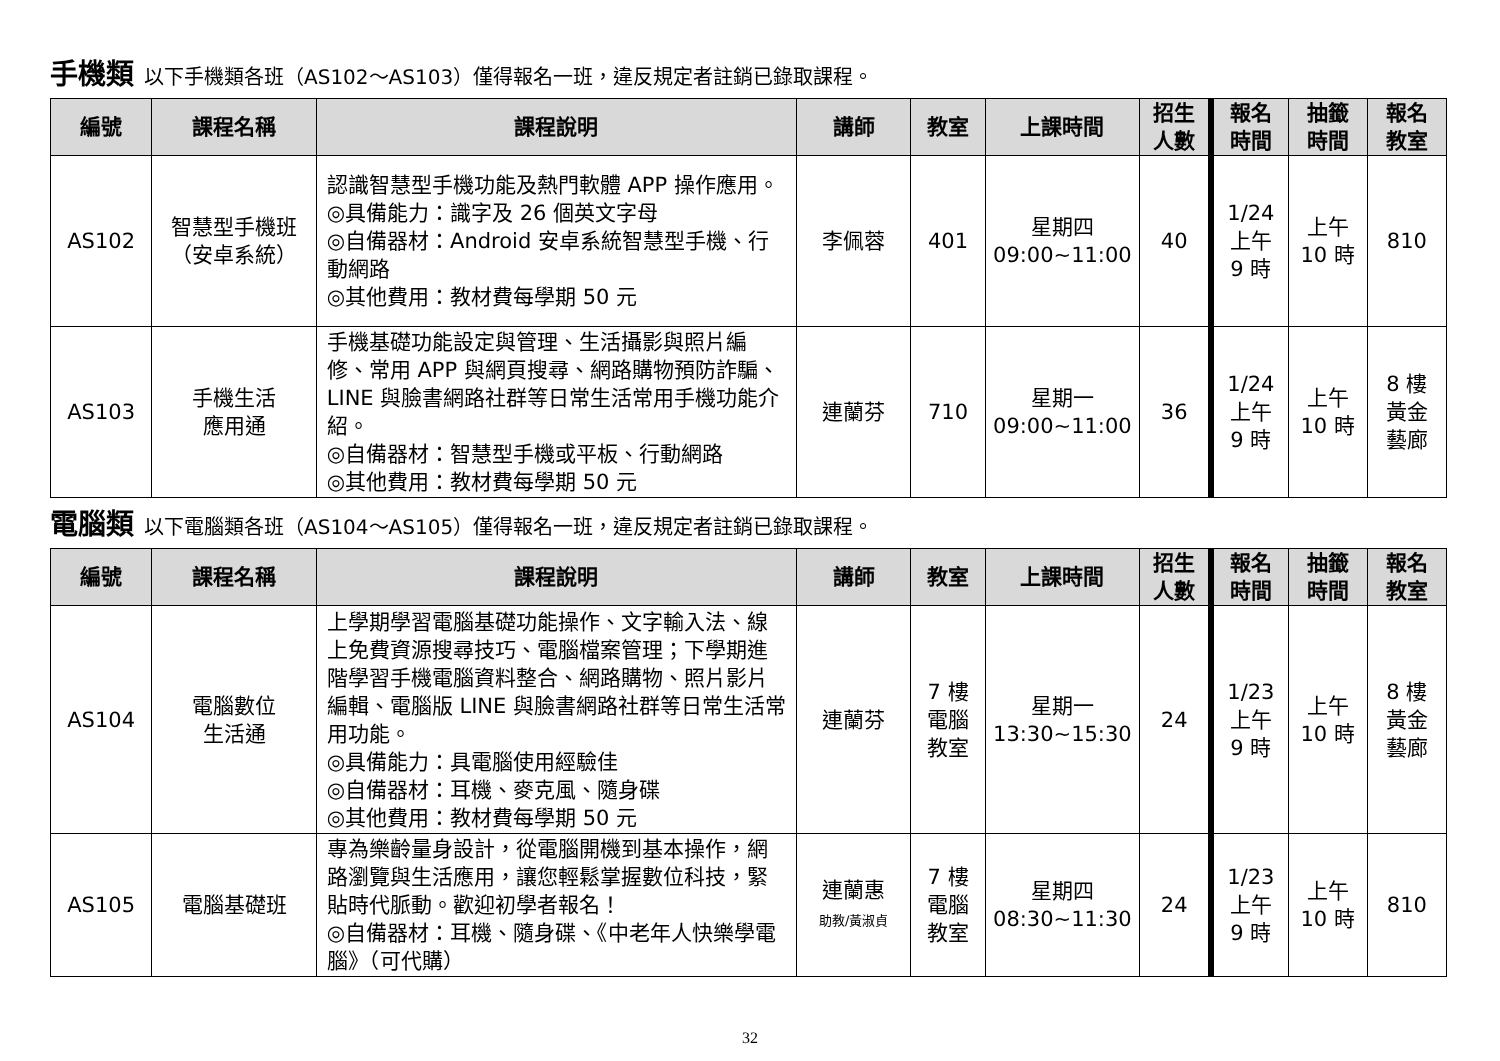手機類 以下手機類各班（AS102～AS103）僅得報名一班，違反規定者註銷已錄取課程。
| 編號 | 課程名稱 | 課程說明 | 講師 | 教室 | 上課時間 | 招生 人數 | 報名 時間 | 抽籤 時間 | 報名 教室 |
| --- | --- | --- | --- | --- | --- | --- | --- | --- | --- |
| AS102 | 智慧型手機班 （安卓系統） | 認識智慧型手機功能及熱門軟體 APP 操作應用。 ◎具備能力：識字及 26 個英文字母 ◎自備器材：Android 安卓系統智慧型手機、行動網路 ◎其他費用：教材費每學期 50 元 | 李佩蓉 | 401 | 星期四 09:00~11:00 | 40 | 1/24 上午 9 時 | 上午 10 時 | 810 |
| AS103 | 手機生活 應用通 | 手機基礎功能設定與管理、生活攝影與照片編修、常用 APP 與網頁搜尋、網路購物預防詐騙、LINE 與臉書網路社群等日常生活常用手機功能介紹。 ◎自備器材：智慧型手機或平板、行動網路 ◎其他費用：教材費每學期 50 元 | 連蘭芬 | 710 | 星期一 09:00~11:00 | 36 | 1/24 上午 9 時 | 上午 10 時 | 8 樓 黃金 藝廊 |
電腦類 以下電腦類各班（AS104～AS105）僅得報名一班，違反規定者註銷已錄取課程。
| 編號 | 課程名稱 | 課程說明 | 講師 | 教室 | 上課時間 | 招生 人數 | 報名 時間 | 抽籤 時間 | 報名 教室 |
| --- | --- | --- | --- | --- | --- | --- | --- | --- | --- |
| AS104 | 電腦數位 生活通 | 上學期學習電腦基礎功能操作、文字輸入法、線上免費資源搜尋技巧、電腦檔案管理；下學期進階學習手機電腦資料整合、網路購物、照片影片編輯、電腦版 LINE 與臉書網路社群等日常生活常用功能。 ◎具備能力：具電腦使用經驗佳 ◎自備器材：耳機、麥克風、隨身碟 ◎其他費用：教材費每學期 50 元 | 連蘭芬 | 7 樓 電腦 教室 | 星期一 13:30~15:30 | 24 | 1/23 上午 9 時 | 上午 10 時 | 8 樓 黃金 藝廊 |
| AS105 | 電腦基礎班 | 專為樂齡量身設計，從電腦開機到基本操作，網路瀏覽與生活應用，讓您輕鬆掌握數位科技，緊貼時代脈動。歡迎初學者報名！ ◎自備器材：耳機、隨身碟、《中老年人快樂學電腦》（可代購） | 連蘭惠 助教/黃淑貞 | 7 樓 電腦 教室 | 星期四 08:30~11:30 | 24 | 1/23 上午 9 時 | 上午 10 時 | 810 |
32